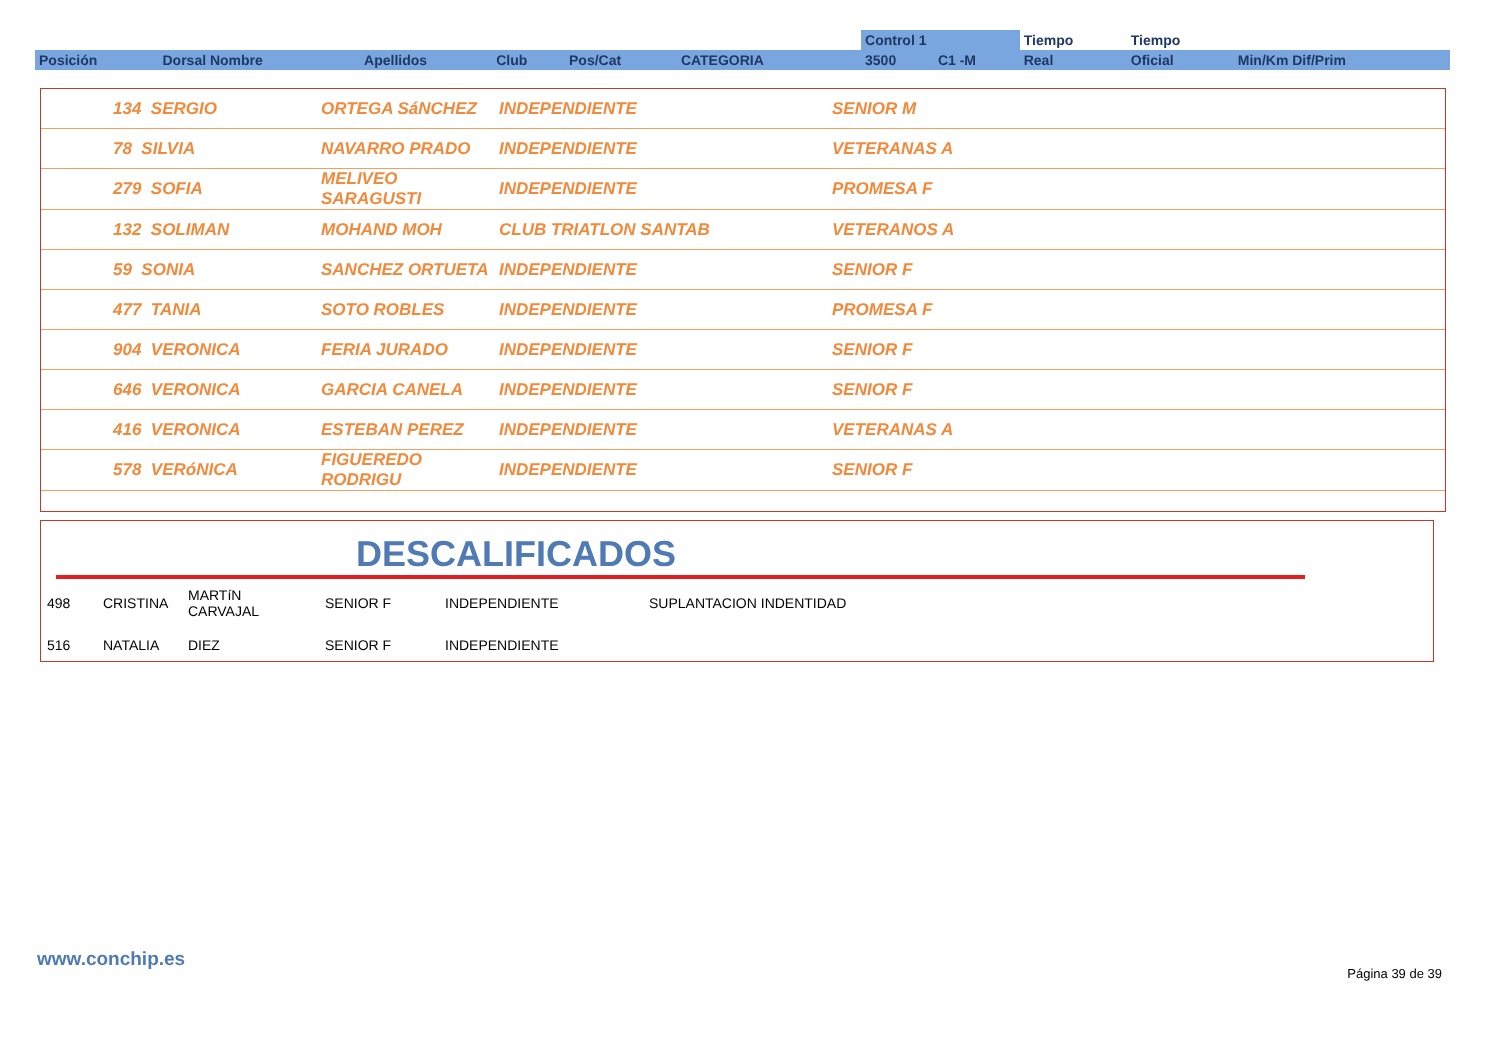| | | | | | | | Control 1 | | Tiempo | Tiempo | |
| --- | --- | --- | --- | --- | --- | --- | --- | --- | --- | --- | --- |
| Posición | Dorsal Nombre | Apellidos | Club | Pos/Cat | CATEGORIA | | 3500 | C1 -M | Real | Oficial | Min/Km Dif/Prim |
| | 134 SERGIO | ORTEGA SáNCHEZ | INDEPENDIENTE | SENIOR M |
| | 78 SILVIA | NAVARRO PRADO | INDEPENDIENTE | VETERANAS A |
| | 279 SOFIA | MELIVEO SARAGUSTI | INDEPENDIENTE | PROMESA F |
| | 132 SOLIMAN | MOHAND MOH | CLUB TRIATLON SANTAB | VETERANOS A |
| | 59 SONIA | SANCHEZ ORTUETA | INDEPENDIENTE | SENIOR F |
| | 477 TANIA | SOTO ROBLES | INDEPENDIENTE | PROMESA F |
| | 904 VERONICA | FERIA JURADO | INDEPENDIENTE | SENIOR F |
| | 646 VERONICA | GARCIA CANELA | INDEPENDIENTE | SENIOR F |
| | 416 VERONICA | ESTEBAN PEREZ | INDEPENDIENTE | VETERANAS A |
| | 578 VERóNICA | FIGUEREDO RODRIGU | INDEPENDIENTE | SENIOR F |
DESCALIFICADOS
| 498 | CRISTINA | MARTíN CARVAJAL | SENIOR F | INDEPENDIENTE | SUPLANTACION INDENTIDAD |
| 516 | NATALIA | DIEZ | SENIOR F | INDEPENDIENTE | |
www.conchip.es
Página 39 de 39